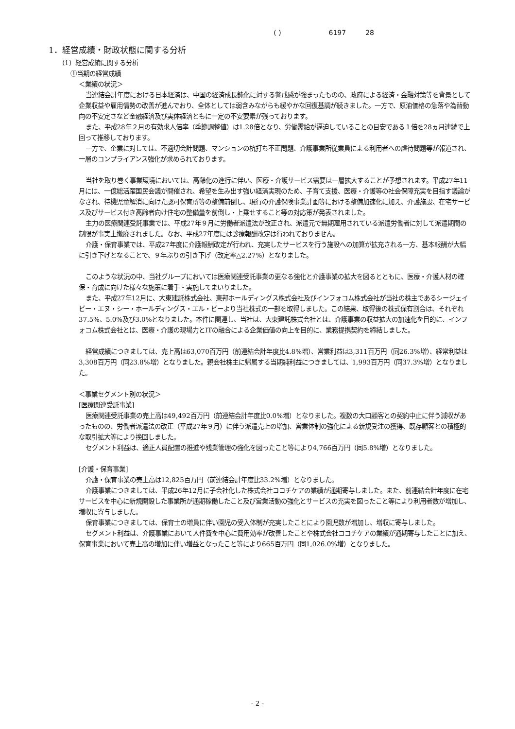( ) 6197 28
1．経営成績・財政状態に関する分析
（1）経営成績に関する分析
①当期の経営成績
＜業績の状況＞
当連結会計年度における日本経済は、中国の経済成長鈍化に対する警戒感が強まったものの、政府による経済・金融対策等を背景として企業収益や雇用情勢の改善が進んでおり、全体としては弱含みながらも緩やかな回復基調が続きました。一方で、原油価格の急落や為替動向の不安定さなど金融経済及び実体経済ともに一定の不安要素が残っております。
また、平成28年２月の有効求人倍率（季節調整値）は1.28倍となり、労働需給が逼迫していることの目安である１倍を28ヵ月連続で上回って推移しております。
一方で、企業に対しては、不適切会計問題、マンションの杭打ち不正問題、介護事業所従業員による利用者への虐待問題等が報道され、一層のコンプライアンス強化が求められております。
当社を取り巻く事業環境においては、高齢化の進行に伴い、医療・介護サービス需要は一層拡大することが予想されます。平成27年11月には、一億総活躍国民会議が開催され、希望を生み出す強い経済実現のため、子育て支援、医療・介護等の社会保障充実を目指す議論がなされ、待機児童解消に向けた認可保育所等の整備前倒し、現行の介護保険事業計画等における整備加速化に加え、介護施設、在宅サービス及びサービス付き高齢者向け住宅の整備量を前倒し・上乗せすること等の対応策が発表されました。
主力の医療関連受託事業では、平成27年９月に労働者派遣法が改正され、派遣元で無期雇用されている派遣労働者に対して派遣期間の制限が事実上撤廃されました。なお、平成27年度には診療報酬改定は行われておりません。
介護・保育事業では、平成27年度に介護報酬改定が行われ、充実したサービスを行う施設への加算が拡充される一方、基本報酬が大幅に引き下げとなることで、９年ぶりの引き下げ（改定率△2.27%）となりました。
このような状況の中、当社グループにおいては医療関連受託事業の更なる強化と介護事業の拡大を図るとともに、医療・介護人材の確保・育成に向けた様々な施策に着手・実施してまいりました。
また、平成27年12月に、大東建託株式会社、東邦ホールディングス株式会社及びインフォコム株式会社が当社の株主であるシージェイピー・エヌ・シー・ホールディングス・エル・ピーより当社株式の一部を取得しました。この結果、取得後の株式保有割合は、それぞれ37.5%、5.0%及び3.0%となりました。本件に関連し、当社は、大東建託株式会社とは、介護事業の収益拡大の加速化を目的に、インフォコム株式会社とは、医療・介護の現場力とITの融合による企業価値の向上を目的に、業務提携契約を締結しました。
経営成績につきましては、売上高は63,070百万円（前連結会計年度比4.8%増）、営業利益は3,311百万円（同26.3%増）、経常利益は3,308百万円（同23.8%増）となりました。親会社株主に帰属する当期純利益につきましては、1,993百万円（同37.3%増）となりました。
＜事業セグメント別の状況＞
[医療関連受託事業]
医療関連受託事業の売上高は49,492百万円（前連結会計年度比0.0%増）となりました。複数の大口顧客との契約中止に伴う減収があったものの、労働者派遣法の改正（平成27年９月）に伴う派遣売上の増加、営業体制の強化による新規受注の獲得、既存顧客との積極的な取引拡大等により挽回しました。
セグメント利益は、適正人員配置の推進や残業管理の強化を図ったこと等により4,766百万円（同5.8%増）となりました。
[介護・保育事業]
介護・保育事業の売上高は12,825百万円（前連結会計年度比33.2%増）となりました。
介護事業につきましては、平成26年12月に子会社化した株式会社ココチケアの業績が通期寄与しました。また、前連結会計年度に在宅サービスを中心に新規開設した事業所が通期稼働したこと及び営業活動の強化とサービスの充実を図ったこと等により利用者数が増加し、増収に寄与しました。
保育事業につきましては、保育士の増員に伴い園児の受入体制が充実したことにより園児数が増加し、増収に寄与しました。
セグメント利益は、介護事業において人件費を中心に費用効率が改善したことや株式会社ココチケアの業績が通期寄与したことに加え、保育事業において売上高の増加に伴い増益となったこと等により665百万円（同1,026.0%増）となりました。
- 2 -